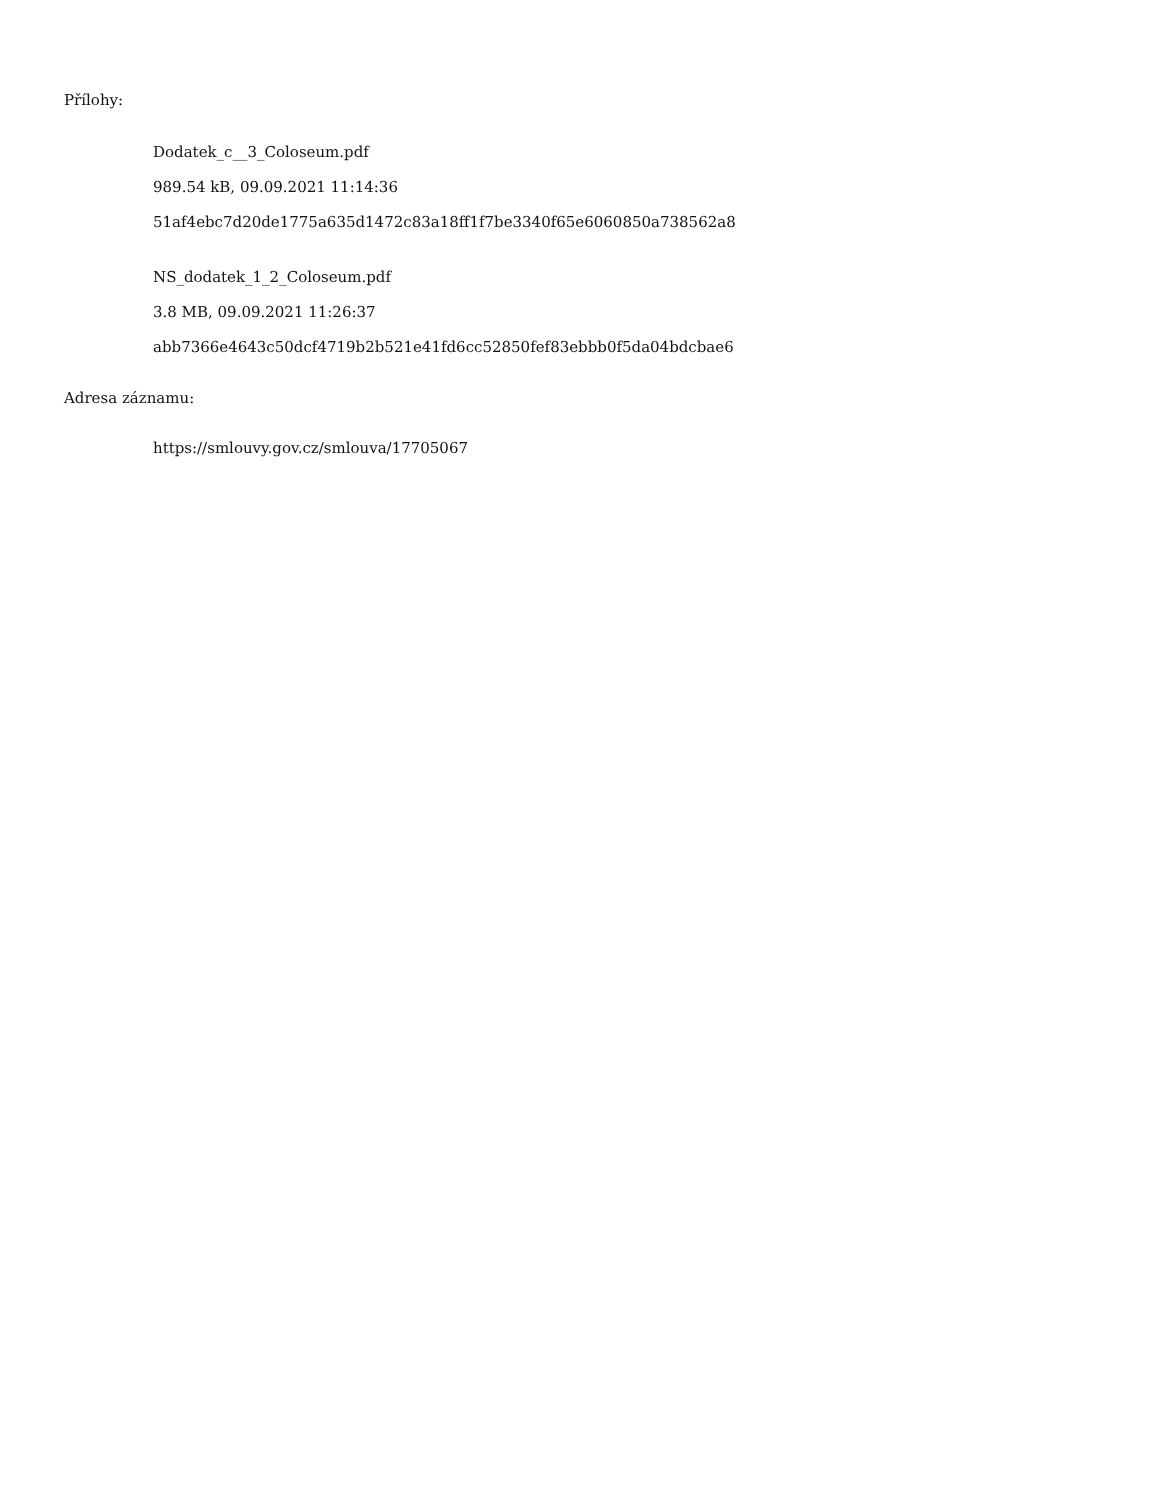Přílohy:
Dodatek_c__3_Coloseum.pdf
989.54 kB, 09.09.2021 11:14:36
51af4ebc7d20de1775a635d1472c83a18ff1f7be3340f65e6060850a738562a8
NS_dodatek_1_2_Coloseum.pdf
3.8 MB, 09.09.2021 11:26:37
abb7366e4643c50dcf4719b2b521e41fd6cc52850fef83ebbb0f5da04bdcbae6
Adresa záznamu:
https://smlouvy.gov.cz/smlouva/17705067